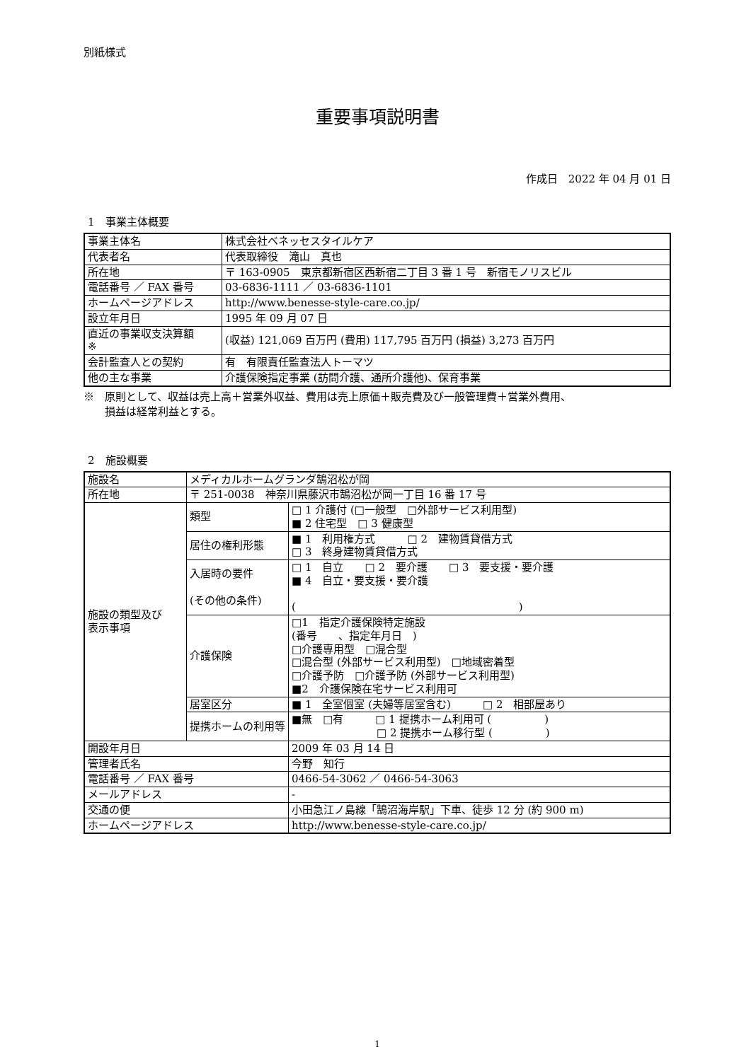別紙様式
重要事項説明書
作成日　2022 年 04 月 01 日
1　事業主体概要
| 事業主体名 | 株式会社ベネッセスタイルケア |
| 代表者名 | 代表取締役 滝山 真也 |
| 所在地 | 〒 163-0905 東京都新宿区西新宿二丁目 3 番 1 号 新宿モノリスビル |
| 電話番号 ／ FAX 番号 | 03-6836-1111 ／ 03-6836-1101 |
| ホームページアドレス | http://www.benesse-style-care.co.jp/ |
| 設立年月日 | 1995 年 09 月 07 日 |
| 直近の事業収支決算額 ※ | (収益) 121,069 百万円 (費用) 117,795 百万円 (損益) 3,273 百万円 |
| 会計監査人との契約 | 有 有限責任監査法人トーマツ |
| 他の主な事業 | 介護保険指定事業 (訪問介護、通所介護他)、保育事業 |
※　原則として、収益は売上高＋営業外収益、費用は売上原価＋販売費及び一般管理費＋営業外費用、
　　損益は経常利益とする。
2　施設概要
| 施設名 | メディカルホームグランダ鵠沼松が岡 | |
| 所在地 | 〒 251-0038 神奈川県藤沢市鵠沼松が岡一丁目 16 番 17 号 | |
| 施設の類型及び 表示事項 | 類型 | □ 1 介護付 (□一般型 □外部サービス利用型) ■ 2 住宅型 □ 3 健康型 |
| | 居住の権利形態 | ■ 1 利用権方式 □ 2 建物賃貸借方式 □ 3 終身建物賃貸借方式 |
| | 入居時の要件 (その他の条件) | □ 1 自立 □ 2 要介護 □ 3 要支援・要介護 ■ 4 自立・要支援・要介護 ( ) |
| | 介護保険 | □1 指定介護保険特定施設 (番号 、指定年月日 ) □介護専用型 □混合型 □混合型 (外部サービス利用型) □地域密着型 □介護予防 □介護予防 (外部サービス利用型) ■2 介護保険在宅サービス利用可 |
| | 居室区分 | ■ 1 全室個室 (夫婦等居室含む) □ 2 相部屋あり |
| | 提携ホームの利用等 | ■無 □有 □ 1 提携ホーム利用可 ( ) □ 2 提携ホーム移行型 ( ) |
| 開設年月日 | | 2009 年 03 月 14 日 |
| 管理者氏名 | | 今野 知行 |
| 電話番号 ／ FAX 番号 | | 0466-54-3062 ／ 0466-54-3063 |
| メールアドレス | | - |
| 交通の便 | | 小田急江ノ島線「鵠沼海岸駅」下車、徒歩 12 分 (約 900 m) |
| ホームページアドレス | | http://www.benesse-style-care.co.jp/ |
1